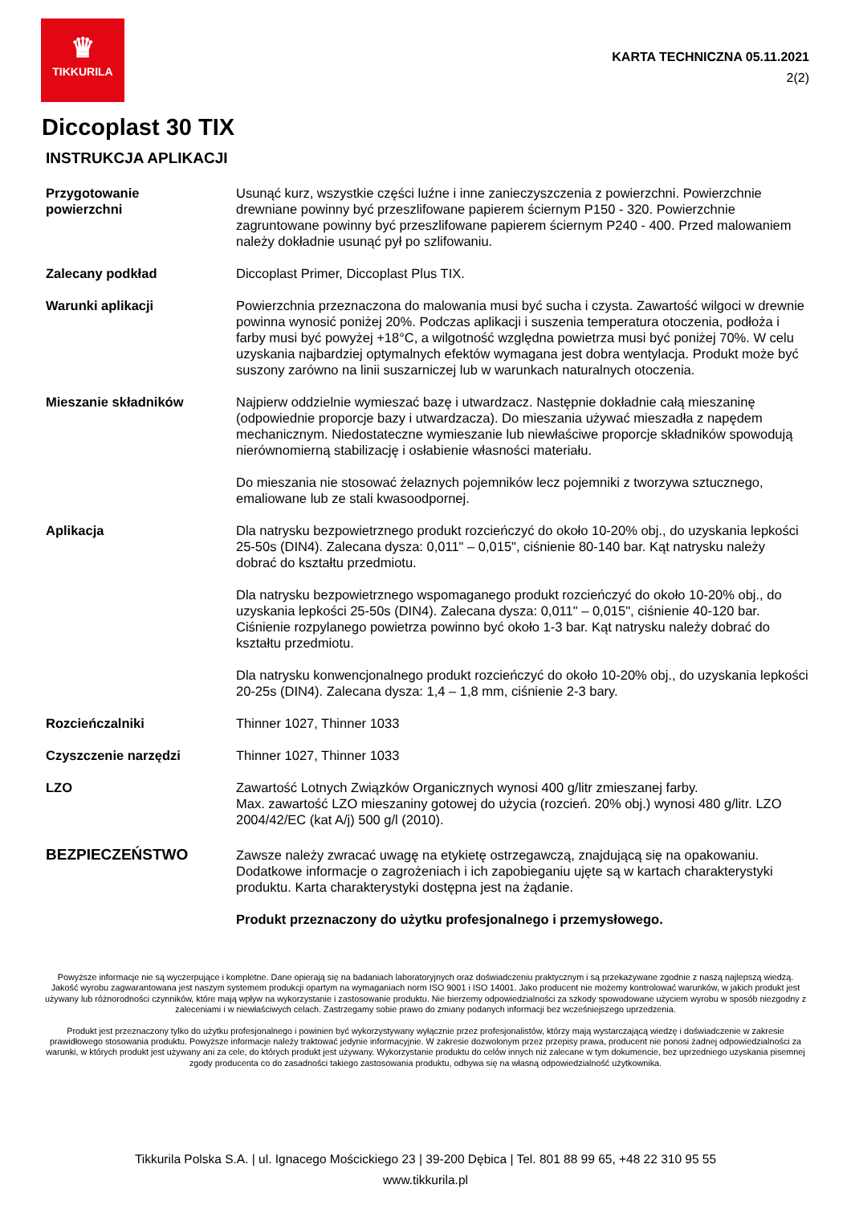♛
TIKKURILA
KARTA TECHNICZNA 05.11.2021
2(2)
Diccoplast 30 TIX
INSTRUKCJA APLIKACJI
Przygotowanie
powierzchni
Usunąć kurz, wszystkie części luźne i inne zanieczyszczenia z powierzchni. Powierzchnie drewniane powinny być przeszlifowane papierem ściernym P150 - 320. Powierzchnie zagruntowane powinny być przeszlifowane papierem ściernym P240 - 400. Przed malowaniem należy dokładnie usunąć pył po szlifowaniu.
Zalecany podkład Diccoplast Primer, Diccoplast Plus TIX.
Warunki aplikacji Powierzchnia przeznaczona do malowania musi być sucha i czysta. Zawartość wilgoci w drewnie powinna wynosić poniżej 20%. Podczas aplikacji i suszenia temperatura otoczenia, podłoża i farby musi być powyżej +18°C, a wilgotność względna powietrza musi być poniżej 70%. W celu uzyskania najbardziej optymalnych efektów wymagana jest dobra wentylacja. Produkt może być suszony zarówno na linii suszarniczej lub w warunkach naturalnych otoczenia.
Mieszanie składników Najpierw oddzielnie wymieszać bazę i utwardzacz. Następnie dokładnie całą mieszaninę (odpowiednie proporcje bazy i utwardzacza). Do mieszania używać mieszadła z napędem mechanicznym. Niedostateczne wymieszanie lub niewłaściwe proporcje składników spowodują nierównomierną stabilizację i osłabienie własności materiału.
Do mieszania nie stosować żelaznych pojemników lecz pojemniki z tworzywa sztucznego, emaliowane lub ze stali kwasoodpornej.
Aplikacja Dla natrysku bezpowietrznego produkt rozcieńczyć do około 10-20% obj., do uzyskania lepkości 25-50s (DIN4). Zalecana dysza: 0,011" – 0,015", ciśnienie 80-140 bar. Kąt natrysku należy dobrać do kształtu przedmiotu.
Dla natrysku bezpowietrznego wspomaganego produkt rozcieńczyć do około 10-20% obj., do uzyskania lepkości 25-50s (DIN4). Zalecana dysza: 0,011" – 0,015", ciśnienie 40-120 bar. Ciśnienie rozpylanego powietrza powinno być około 1-3 bar. Kąt natrysku należy dobrać do kształtu przedmiotu.
Dla natrysku konwencjonalnego produkt rozcieńczyć do około 10-20% obj., do uzyskania lepkości 20-25s (DIN4). Zalecana dysza: 1,4 – 1,8 mm, ciśnienie 2-3 bary.
Rozcieńczalniki Thinner 1027, Thinner 1033
Czyszczenie narzędzi Thinner 1027, Thinner 1033
LZO Zawartość Lotnych Związków Organicznych wynosi 400 g/litr zmieszanej farby.
Max. zawartość LZO mieszaniny gotowej do użycia (rozcień. 20% obj.) wynosi 480 g/litr. LZO 2004/42/EC (kat A/j) 500 g/l (2010).
BEZPIECZEŃSTWO
Zawsze należy zwracać uwagę na etykietę ostrzegawczą, znajdującą się na opakowaniu. Dodatkowe informacje o zagrożeniach i ich zapobieganiu ujęte są w kartach charakterystyki produktu. Karta charakterystyki dostępna jest na żądanie.
Produkt przeznaczony do użytku profesjonalnego i przemysłowego.
Powyższe informacje nie są wyczerpujące i kompletne. Dane opierają się na badaniach laboratoryjnych oraz doświadczeniu praktycznym i są przekazywane zgodnie z naszą najlepszą wiedzą. Jakość wyrobu zagwarantowana jest naszym systemem produkcji opartym na wymaganiach norm ISO 9001 i ISO 14001. Jako producent nie możemy kontrolować warunków, w jakich produkt jest używany lub różnorodności czynników, które mają wpływ na wykorzystanie i zastosowanie produktu. Nie bierzemy odpowiedzialności za szkody spowodowane użyciem wyrobu w sposób niezgodny z zaleceniami i w niewłaściwych celach. Zastrzegamy sobie prawo do zmiany podanych informacji bez wcześniejszego uprzedzenia.
Produkt jest przeznaczony tylko do użytku profesjonalnego i powinien być wykorzystywany wyłącznie przez profesjonalistów, którzy mają wystarczającą wiedzę i doświadczenie w zakresie prawidłowego stosowania produktu. Powyższe informacje należy traktować jedynie informacyjnie. W zakresie dozwolonym przez przepisy prawa, producent nie ponosi żadnej odpowiedzialności za warunki, w których produkt jest używany ani za cele, do których produkt jest używany. Wykorzystanie produktu do celów innych niż zalecane w tym dokumencie, bez uprzedniego uzyskania pisemnej zgody producenta co do zasadności takiego zastosowania produktu, odbywa się na własną odpowiedzialność użytkownika.
Tikkurila Polska S.A. | ul. Ignacego Mościckiego 23 | 39-200 Dębica | Tel. 801 88 99 65, +48 22 310 95 55
www.tikkurila.pl